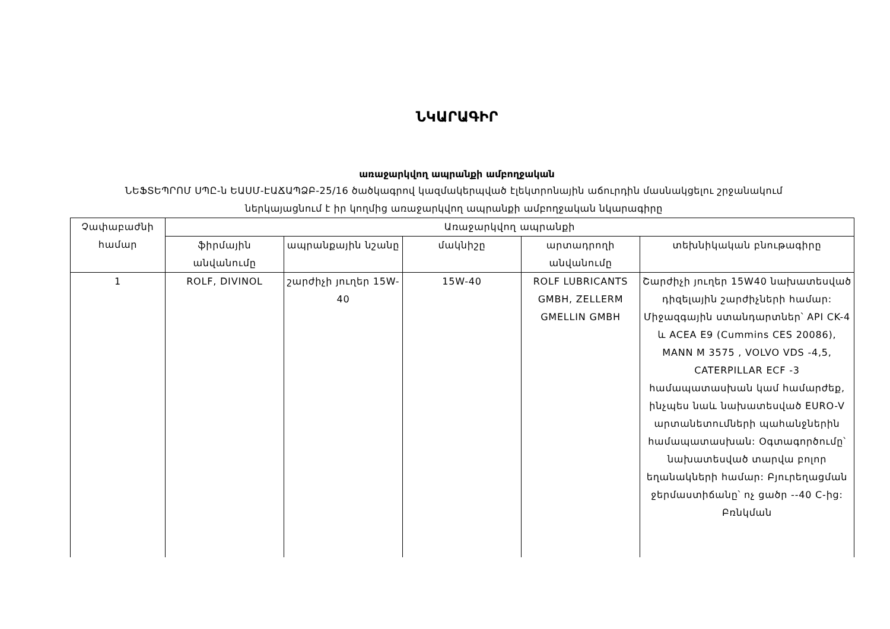ՆԿԱՐԱԳԻՐ
առաջարկվող ապրանքի ամբողջական
ՆԵՖՏԵՊՐՈՄ ՍՊԸ-ն ԵԱՍՄ-ԷԱՃԱՊՁԲ-25/16 ծածկագրով կազմակերպված էլեկտրոնային աճուրդին մասնակցելու շրջանակում ներկայացնում է իր կողմից առաջարկվող ապրանքի ամբողջական նկարագիրը
| Չափաբաժնի համար | Առաջարկվող ապրանքի | | | | |
| --- | --- | --- | --- | --- | --- |
| | ֆիրմային անվանումը | ապրանքային նշանը | մակնիշը | արտադրողի անվանումը | տեխնիկական բնութագիրը |
| 1 | ROLF, DIVINOL | շարժիչի յուղեր 15W-40 | 15W-40 | ROLF LUBRICANTS GMBH, ZELLERM GMELLIN GMBH | Շարժիչի յուղեր 15W40 նախատեսված դիզելային շարժիչների համար: Միջազգային ստանդարտներ՝ API CK-4 և ACEA E9 (Cummins CES 20086), MANN M 3575 , VOLVO VDS -4,5, CATERPILLAR ECF -3 համապատասխան կամ համարժեք, ինչպես նաև նախատեսված EURO-V արտանետումների պահանջներին համապատասխան: Օգտագործումը՝ նախատեսված տարվա բոլոր եղանակների համար: Բյուրեղացման ջերմաստիճանը՝ ոչ ցածր --40 C-ից: Բռնկման |